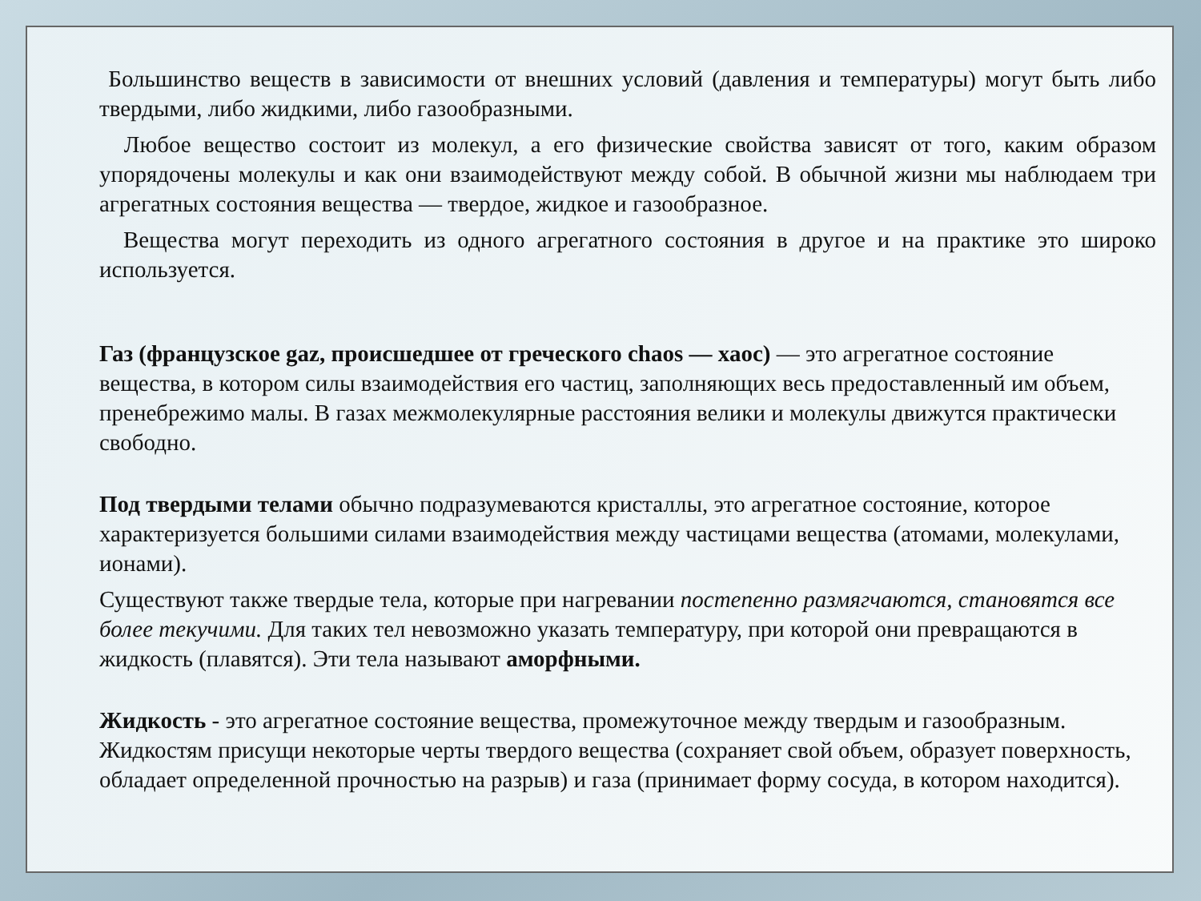Большинство веществ в зависимости от внешних условий (давления и температуры) могут быть либо твердыми, либо жидкими, либо газообразными.
Любое вещество состоит из молекул, а его физические свойства зависят от того, каким образом упорядочены молекулы и как они взаимодействуют между собой. В обычной жизни мы наблюдаем три агрегатных состояния вещества — твердое, жидкое и газообразное.
Вещества могут переходить из одного агрегатного состояния в другое и на практике это широко используется.
Газ (французское gaz, происшедшее от греческого chaos — хаос) — это агрегатное состояние вещества, в котором силы взаимодействия его частиц, заполняющих весь предоставленный им объем, пренебрежимо малы. В газах межмолекулярные расстояния велики и молекулы движутся практически свободно.
Под твердыми телами обычно подразумеваются кристаллы, это агрегатное состояние, которое характеризуется большими силами взаимодействия между частицами вещества (атомами, молекулами, ионами).
Существуют также твердые тела, которые при нагревании постепенно размягчаются, становятся все более текучими. Для таких тел невозможно указать температуру, при которой они превращаются в жидкость (плавятся). Эти тела называют аморфными.
Жидкость - это агрегатное состояние вещества, промежуточное между твердым и газообразным. Жидкостям присущи некоторые черты твердого вещества (сохраняет свой объем, образует поверхность, обладает определенной прочностью на разрыв) и газа (принимает форму сосуда, в котором находится).